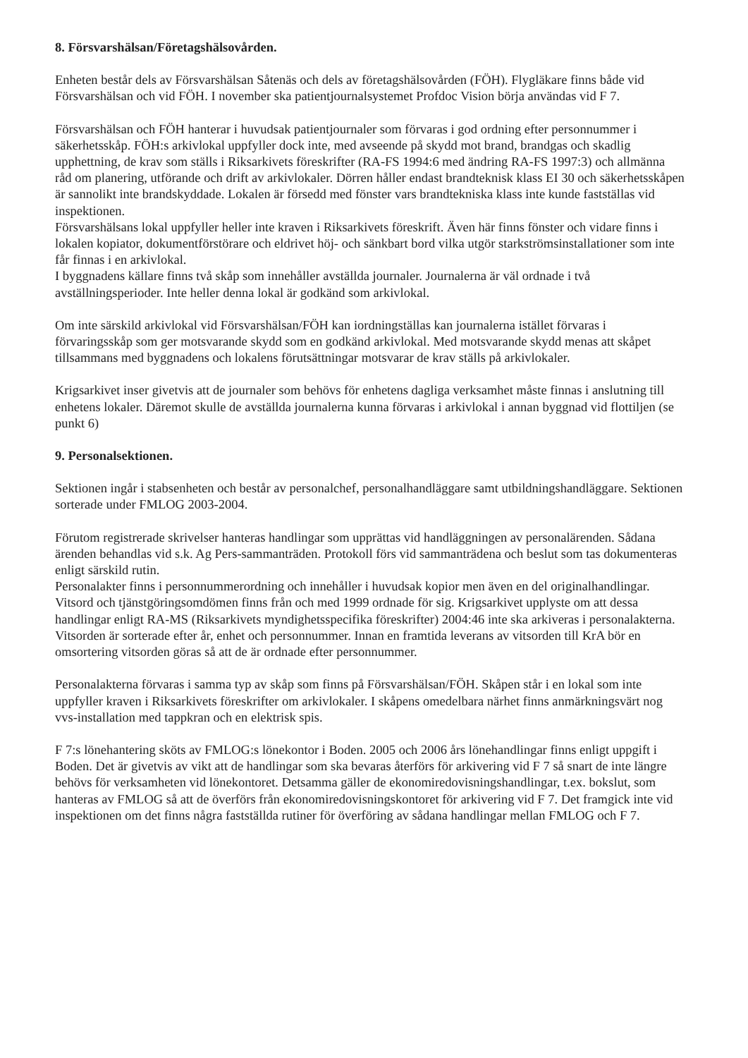8. Försvarshälsan/Företagshälsovården.
Enheten består dels av Försvarshälsan Såtenäs och dels av företagshälsovården (FÖH). Flygläkare finns både vid Försvarshälsan och vid FÖH. I november ska patientjournalsystemet Profdoc Vision börja användas vid F 7.
Försvarshälsan och FÖH hanterar i huvudsak patientjournaler som förvaras i god ordning efter personnummer i säkerhetsskåp. FÖH:s arkivlokal uppfyller dock inte, med avseende på skydd mot brand, brandgas och skadlig upphettning, de krav som ställs i Riksarkivets föreskrifter (RA-FS 1994:6 med ändring RA-FS 1997:3) och allmänna råd om planering, utförande och drift av arkivlokaler. Dörren håller endast brandteknisk klass EI 30 och säkerhetsskåpen är sannolikt inte brandskyddade. Lokalen är försedd med fönster vars brandtekniska klass inte kunde fastställas vid inspektionen.
Försvarshälsans lokal uppfyller heller inte kraven i Riksarkivets föreskrift. Även här finns fönster och vidare finns i lokalen kopiator, dokumentförstörare och eldrivet höj- och sänkbart bord vilka utgör starkströmsinstallationer som inte får finnas i en arkivlokal.
I byggnadens källare finns två skåp som innehåller avställda journaler. Journalerna är väl ordnade i två avställningsperioder. Inte heller denna lokal är godkänd som arkivlokal.
Om inte särskild arkivlokal vid Försvarshälsan/FÖH kan iordningställas kan journalerna istället förvaras i förvaringsskåp som ger motsvarande skydd som en godkänd arkivlokal. Med motsvarande skydd menas att skåpet tillsammans med byggnadens och lokalens förutsättningar motsvarar de krav ställs på arkivlokaler.
Krigsarkivet inser givetvis att de journaler som behövs för enhetens dagliga verksamhet måste finnas i anslutning till enhetens lokaler. Däremot skulle de avställda journalerna kunna förvaras i arkivlokal i annan byggnad vid flottiljen (se punkt 6)
9. Personalsektionen.
Sektionen ingår i stabsenheten och består av personalchef, personalhandläggare samt utbildningshandläggare. Sektionen sorterade under FMLOG 2003-2004.
Förutom registrerade skrivelser hanteras handlingar som upprättas vid handläggningen av personalärenden. Sådana ärenden behandlas vid s.k. Ag Pers-sammanträden. Protokoll förs vid sammanträdena och beslut som tas dokumenteras enligt särskild rutin.
Personalakter finns i personnummerordning och innehåller i huvudsak kopior men även en del originalhandlingar. Vitsord och tjänstgöringsomdömen finns från och med 1999 ordnade för sig. Krigsarkivet upplyste om att dessa handlingar enligt RA-MS (Riksarkivets myndighetsspecifika föreskrifter) 2004:46 inte ska arkiveras i personalakterna. Vitsorden är sorterade efter år, enhet och personnummer. Innan en framtida leverans av vitsorden till KrA bör en omsortering vitsorden göras så att de är ordnade efter personnummer.
Personalakterna förvaras i samma typ av skåp som finns på Försvarshälsan/FÖH. Skåpen står i en lokal som inte uppfyller kraven i Riksarkivets föreskrifter om arkivlokaler. I skåpens omedelbara närhet finns anmärkningsvärt nog vvs-installation med tappkran och en elektrisk spis.
F 7:s lönehantering sköts av FMLOG:s lönekontor i Boden. 2005 och 2006 års lönehandlingar finns enligt uppgift i Boden. Det är givetvis av vikt att de handlingar som ska bevaras återförs för arkivering vid F 7 så snart de inte längre behövs för verksamheten vid lönekontoret. Detsamma gäller de ekonomiredovisningshandlingar, t.ex. bokslut, som hanteras av FMLOG så att de överförs från ekonomiredovisningskontoret för arkivering vid F 7. Det framgick inte vid inspektionen om det finns några fastställda rutiner för överföring av sådana handlingar mellan FMLOG och F 7.